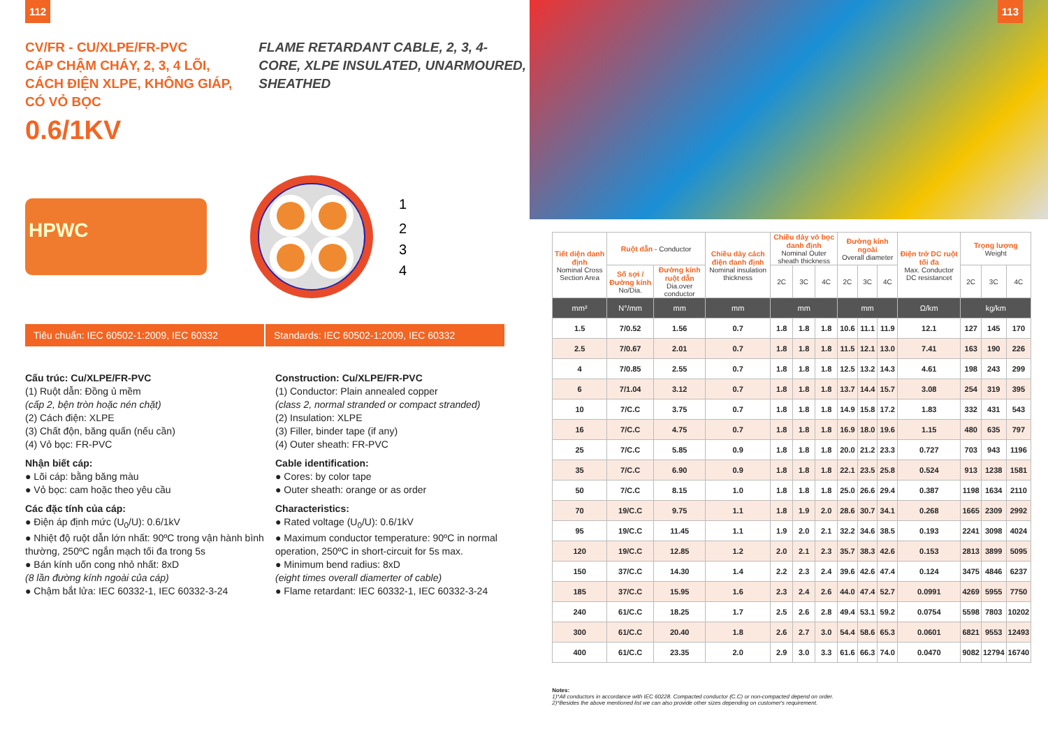112
CV/FR - CU/XLPE/FR-PVC
CÁP CHẬM CHÁY, 2, 3, 4 LÕI, CÁCH ĐIỆN XLPE, KHÔNG GIÁP, CÓ VỎ BỌC
FLAME RETARDANT CABLE, 2, 3, 4-CORE, XLPE INSULATED, UNARMOURED, SHEATHED
0.6/1KV
HPWC
1
2
3
4
Tiêu chuẩn: IEC 60502-1:2009, IEC 60332
Standards: IEC 60502-1:2009, IEC 60332
Cấu trúc: Cu/XLPE/FR-PVC
(1) Ruột dẫn: Đồng ủ mềm
(cấp 2, bện tròn hoặc nén chặt)
(2) Cách điện: XLPE
(3) Chất độn, băng quấn (nếu cần)
(4) Vỏ bọc: FR-PVC
Nhận biết cáp:
● Lõi cáp: bằng băng màu
● Vỏ bọc: cam hoặc theo yêu cầu
Các đặc tính của cáp:
● Điện áp định mức (U<sub>0</sub>/U): 0.6/1kV
● Nhiệt độ ruột dẫn lớn nhất: 90ºC trong vận hành bình thường, 250ºC ngắn mạch tối đa trong 5s
● Bán kính uốn cong nhỏ nhất: 8xD
(8 lần đường kính ngoài của cáp)
● Chậm bắt lửa: IEC 60332-1, IEC 60332-3-24
Construction: Cu/XLPE/FR-PVC
(1) Conductor: Plain annealed copper
(class 2, normal stranded or compact stranded)
(2) Insulation: XLPE
(3) Filler, binder tape (if any)
(4) Outer sheath: FR-PVC
Cable identification:
● Cores: by color tape
● Outer sheath: orange or as order
Characteristics:
● Rated voltage (U<sub>0</sub>/U): 0.6/1kV
● Maximum conductor temperature: 90ºC in normal operation, 250ºC in short-circuit for 5s max.
● Minimum bend radius: 8xD
(eight times overall diamerter of cable)
● Flame retardant: IEC 60332-1, IEC 60332-3-24
113
| Tiết diện danh định Nominal Cross Section Area | Ruột dẫn - Conductor | | Chiều dày cách điện danh định Nominal insulation thickness | Chiều dày vỏ bọc danh định Nominal Outer sheath thickness | | | Đường kính ngoài Overall diameter | | | Điện trở DC ruột tối đa Max. Conductor DC resistancet | Trọng lượng Weight | | |
| --- | --- | --- | --- | --- | --- | --- | --- | --- | --- | --- | --- | --- | --- |
| | Số sợi / Đường kính No/Dia. | Đường kính ruột dẫn Dia.over conductor | | 2C | 3C | 4C | 2C | 3C | 4C | | 2C | 3C | 4C |
| mm² | N°/mm | mm | mm | mm | | | mm | | | Ω/km | kg/km | | |
| 1.5 | 7/0.52 | 1.56 | 0.7 | 1.8 | 1.8 | 1.8 | 10.6 | 11.1 | 11.9 | 12.1 | 127 | 145 | 170 |
| 2.5 | 7/0.67 | 2.01 | 0.7 | 1.8 | 1.8 | 1.8 | 11.5 | 12.1 | 13.0 | 7.41 | 163 | 190 | 226 |
| 4 | 7/0.85 | 2.55 | 0.7 | 1.8 | 1.8 | 1.8 | 12.5 | 13.2 | 14.3 | 4.61 | 198 | 243 | 299 |
| 6 | 7/1.04 | 3.12 | 0.7 | 1.8 | 1.8 | 1.8 | 13.7 | 14.4 | 15.7 | 3.08 | 254 | 319 | 395 |
| 10 | 7/C.C | 3.75 | 0.7 | 1.8 | 1.8 | 1.8 | 14.9 | 15.8 | 17.2 | 1.83 | 332 | 431 | 543 |
| 16 | 7/C.C | 4.75 | 0.7 | 1.8 | 1.8 | 1.8 | 16.9 | 18.0 | 19.6 | 1.15 | 480 | 635 | 797 |
| 25 | 7/C.C | 5.85 | 0.9 | 1.8 | 1.8 | 1.8 | 20.0 | 21.2 | 23.3 | 0.727 | 703 | 943 | 1196 |
| 35 | 7/C.C | 6.90 | 0.9 | 1.8 | 1.8 | 1.8 | 22.1 | 23.5 | 25.8 | 0.524 | 913 | 1238 | 1581 |
| 50 | 7/C.C | 8.15 | 1.0 | 1.8 | 1.8 | 1.8 | 25.0 | 26.6 | 29.4 | 0.387 | 1198 | 1634 | 2110 |
| 70 | 19/C.C | 9.75 | 1.1 | 1.8 | 1.9 | 2.0 | 28.6 | 30.7 | 34.1 | 0.268 | 1665 | 2309 | 2992 |
| 95 | 19/C.C | 11.45 | 1.1 | 1.9 | 2.0 | 2.1 | 32.2 | 34.6 | 38.5 | 0.193 | 2241 | 3098 | 4024 |
| 120 | 19/C.C | 12.85 | 1.2 | 2.0 | 2.1 | 2.3 | 35.7 | 38.3 | 42.6 | 0.153 | 2813 | 3899 | 5095 |
| 150 | 37/C.C | 14.30 | 1.4 | 2.2 | 2.3 | 2.4 | 39.6 | 42.6 | 47.4 | 0.124 | 3475 | 4846 | 6237 |
| 185 | 37/C.C | 15.95 | 1.6 | 2.3 | 2.4 | 2.6 | 44.0 | 47.4 | 52.7 | 0.0991 | 4269 | 5955 | 7750 |
| 240 | 61/C.C | 18.25 | 1.7 | 2.5 | 2.6 | 2.8 | 49.4 | 53.1 | 59.2 | 0.0754 | 5598 | 7803 | 10202 |
| 300 | 61/C.C | 20.40 | 1.8 | 2.6 | 2.7 | 3.0 | 54.4 | 58.6 | 65.3 | 0.0601 | 6821 | 9553 | 12493 |
| 400 | 61/C.C | 23.35 | 2.0 | 2.9 | 3.0 | 3.3 | 61.6 | 66.3 | 74.0 | 0.0470 | 9082 | 12794 | 16740 |
Notes:
1)*All conductors in accordance with IEC 60228. Compacted conductor (C.C) or non-compacted depend on order.
2)*Besides the above mentioned list we can also provide other sizes depending on customer's requirement.